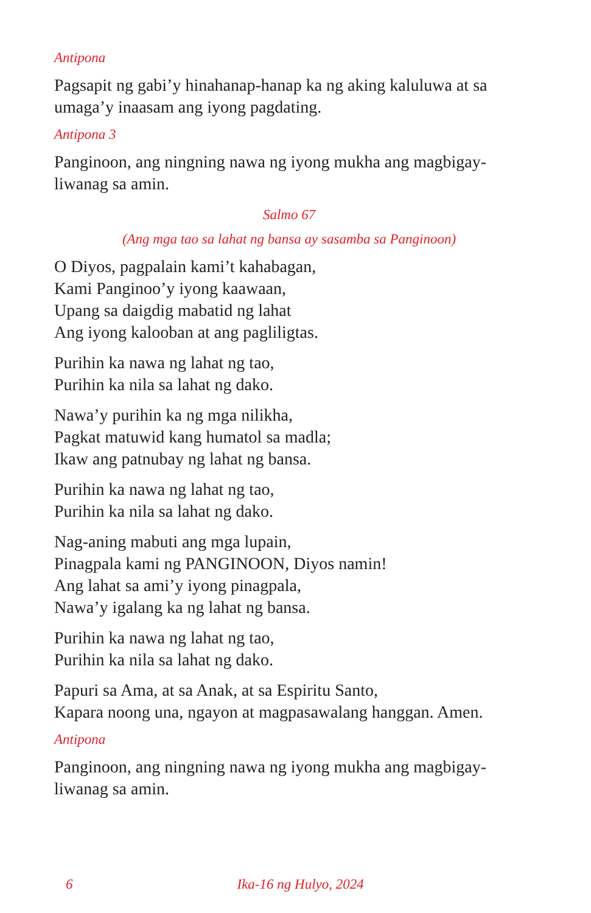Antipona
Pagsapit ng gabi’y hinahanap-hanap ka ng aking kaluluwa at sa umaga’y inaasam ang iyong pagdating.
Antipona 3
Panginoon, ang ningning nawa ng iyong mukha ang magbigay-liwanag sa amin.
Salmo 67
(Ang mga tao sa lahat ng bansa ay sasamba sa Panginoon)
O Diyos, pagpalain kami’t kahabagan,
Kami Panginoo’y iyong kaawaan,
Upang sa daigdig mabatid ng lahat
Ang iyong kalooban at ang pagliligtas.
Purihin ka nawa ng lahat ng tao,
Purihin ka nila sa lahat ng dako.
Nawa’y purihin ka ng mga nilikha,
Pagkat matuwid kang humatol sa madla;
Ikaw ang patnubay ng lahat ng bansa.
Purihin ka nawa ng lahat ng tao,
Purihin ka nila sa lahat ng dako.
Nag-aning mabuti ang mga lupain,
Pinagpala kami ng PANGINOON, Diyos namin!
Ang lahat sa ami’y iyong pinagpala,
Nawa’y igalang ka ng lahat ng bansa.
Purihin ka nawa ng lahat ng tao,
Purihin ka nila sa lahat ng dako.
Papuri sa Ama, at sa Anak, at sa Espiritu Santo,
Kapara noong una, ngayon at magpasawalang hanggan. Amen.
Antipona
Panginoon, ang ningning nawa ng iyong mukha ang magbigay-liwanag sa amin.
6 Ika-16 ng Hulyo, 2024